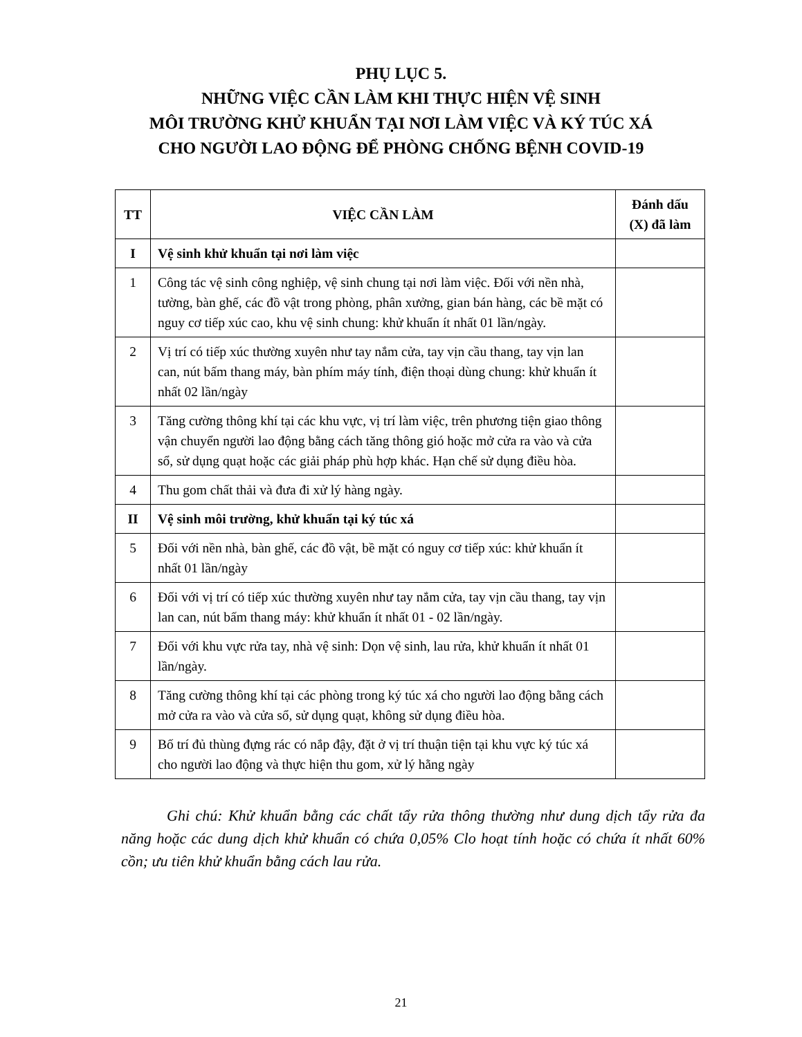PHỤ LỤC 5.
NHỮNG VIỆC CẦN LÀM KHI THỰC HIỆN VỆ SINH
MÔI TRƯỜNG KHỬ KHUẨN TẠI NƠI LÀM VIỆC VÀ KÝ TÚC XÁ
CHO NGƯỜI LAO ĐỘNG ĐỂ PHÒNG CHỐNG BỆNH COVID-19
| TT | VIỆC CẦN LÀM | Đánh dấu (X) đã làm |
| --- | --- | --- |
| I | Vệ sinh khử khuẩn tại nơi làm việc | |
| 1 | Công tác vệ sinh công nghiệp, vệ sinh chung tại nơi làm việc. Đối với nền nhà, tường, bàn ghế, các đồ vật trong phòng, phân xưởng, gian bán hàng, các bề mặt có nguy cơ tiếp xúc cao, khu vệ sinh chung: khử khuẩn ít nhất 01 lần/ngày. | |
| 2 | Vị trí có tiếp xúc thường xuyên như tay nắm cửa, tay vịn cầu thang, tay vịn lan can, nút bấm thang máy, bàn phím máy tính, điện thoại dùng chung: khử khuẩn ít nhất 02 lần/ngày | |
| 3 | Tăng cường thông khí tại các khu vực, vị trí làm việc, trên phương tiện giao thông vận chuyển người lao động bằng cách tăng thông gió hoặc mở cửa ra vào và cửa sổ, sử dụng quạt hoặc các giải pháp phù hợp khác. Hạn chế sử dụng điều hòa. | |
| 4 | Thu gom chất thải và đưa đi xử lý hàng ngày. | |
| II | Vệ sinh môi trường, khử khuẩn tại ký túc xá | |
| 5 | Đối với nền nhà, bàn ghế, các đồ vật, bề mặt có nguy cơ tiếp xúc: khử khuẩn ít nhất 01 lần/ngày | |
| 6 | Đối với vị trí có tiếp xúc thường xuyên như tay nắm cửa, tay vịn cầu thang, tay vịn lan can, nút bấm thang máy: khử khuẩn ít nhất 01 - 02 lần/ngày. | |
| 7 | Đối với khu vực rửa tay, nhà vệ sinh: Dọn vệ sinh, lau rửa, khử khuẩn ít nhất 01 lần/ngày. | |
| 8 | Tăng cường thông khí tại các phòng trong ký túc xá cho người lao động bằng cách mở cửa ra vào và cửa sổ, sử dụng quạt, không sử dụng điều hòa. | |
| 9 | Bố trí đủ thùng đựng rác có nắp đậy, đặt ở vị trí thuận tiện tại khu vực ký túc xá cho người lao động và thực hiện thu gom, xử lý hằng ngày | |
Ghi chú: Khử khuẩn bằng các chất tẩy rửa thông thường như dung dịch tẩy rửa đa năng hoặc các dung dịch khử khuẩn có chứa 0,05% Clo hoạt tính hoặc có chứa ít nhất 60% cồn; ưu tiên khử khuẩn bằng cách lau rửa.
21